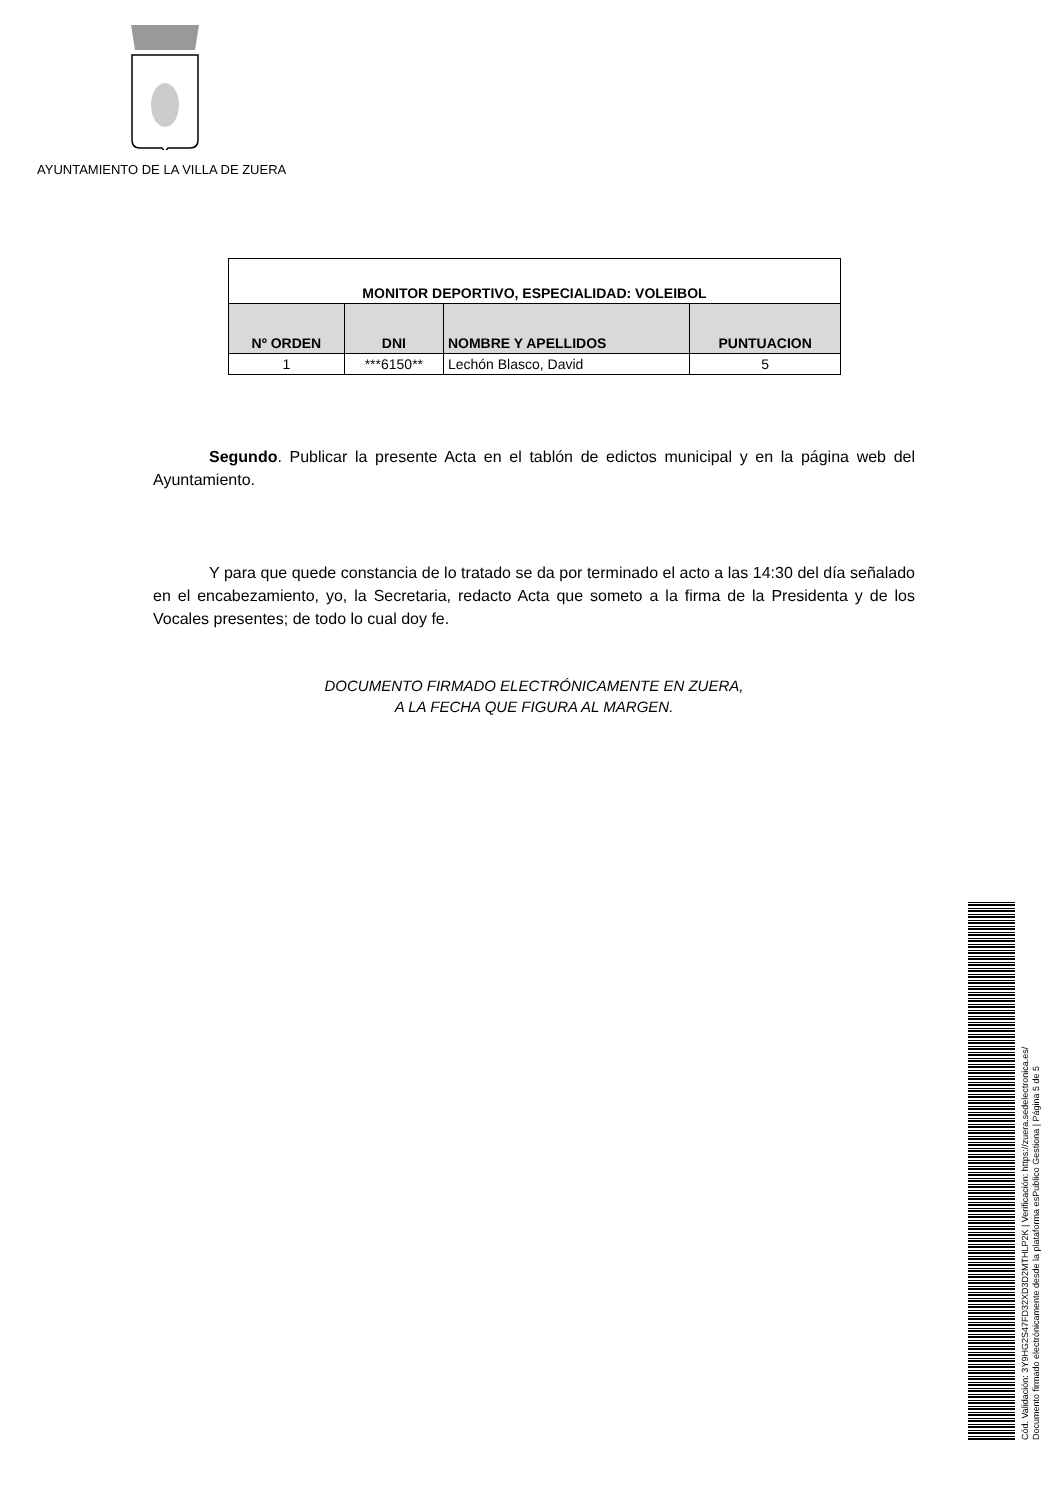AYUNTAMIENTO DE LA VILLA DE ZUERA
| MONITOR DEPORTIVO, ESPECIALIDAD: VOLEIBOL | | | |
| Nº ORDEN | DNI | NOMBRE Y APELLIDOS | PUNTUACION |
| 1 | ***6150** | Lechón Blasco, David | 5 |
    Segundo. Publicar la presente Acta en el tablón de edictos municipal y en la página web del Ayuntamiento.
    Y para que quede constancia de lo tratado se da por terminado el acto a las 14:30 del día señalado en el encabezamiento, yo, la Secretaria, redacto Acta que someto a la firma de la Presidenta y de los Vocales presentes; de todo lo cual doy fe.
DOCUMENTO FIRMADO ELECTRÓNICAMENTE EN ZUERA,
A LA FECHA QUE FIGURA AL MARGEN.
Cód. Validación: 3Y9HG2S47FD32XD3D2MTHLP2K | Verificación: https://zuera.sedelectronica.es/
Documento firmado electrónicamente desde la plataforma esPublico Gestiona | Página 5 de 5